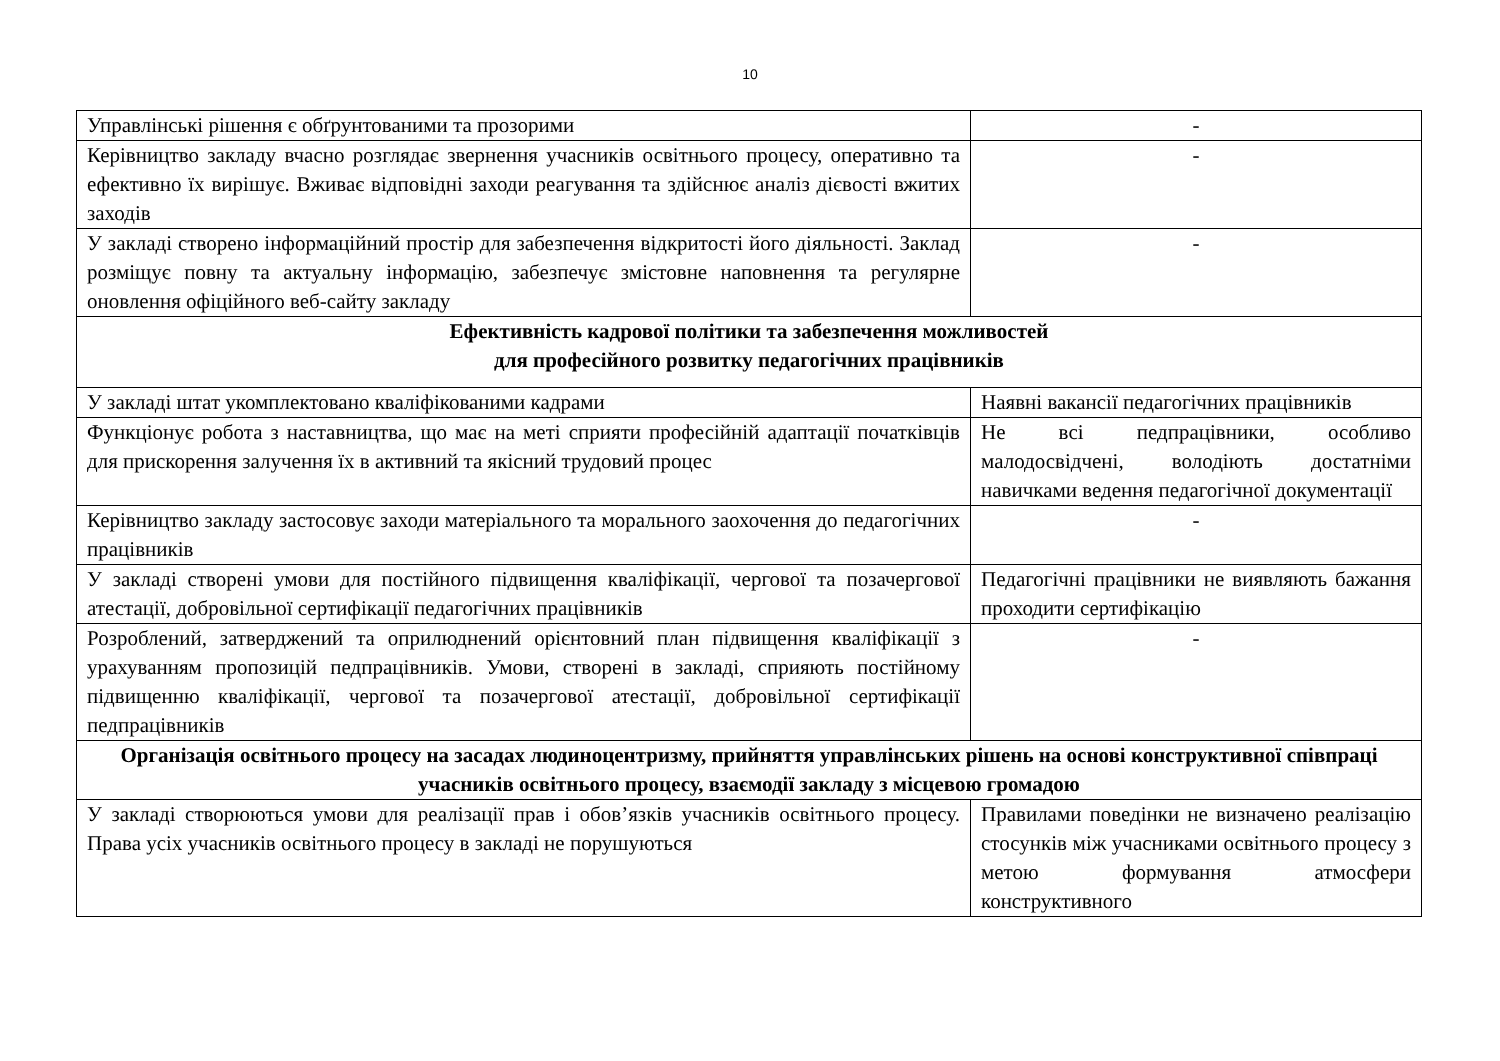10
| Управлінські рішення є обґрунтованими та прозорими | - |
| Керівництво закладу вчасно розглядає звернення учасників освітнього процесу, оперативно та ефективно їх вирішує. Вживає відповідні заходи реагування та здійснює аналіз дієвості вжитих заходів | - |
| У закладі створено інформаційний простір для забезпечення відкритості його діяльності. Заклад розміщує повну та актуальну інформацію, забезпечує змістовне наповнення та регулярне оновлення офіційного веб-сайту закладу | - |
| Ефективність кадрової політики та забезпечення можливостей для професійного розвитку педагогічних працівників | |
| У закладі штат укомплектовано кваліфікованими кадрами | Наявні вакансії педагогічних працівників |
| Функціонує робота з наставництва, що має на меті сприяти професійній адаптації початківців для прискорення залучення їх в активний та якісний трудовий процес | Не всі педпрацівники, особливо малодосвідчені, володіють достатніми навичками ведення педагогічної документації |
| Керівництво закладу застосовує заходи матеріального та морального заохочення до педагогічних працівників | - |
| У закладі створені умови для постійного підвищення кваліфікації, чергової та позачергової атестації, добровільної сертифікації педагогічних працівників | Педагогічні працівники не виявляють бажання проходити сертифікацію |
| Розроблений, затверджений та оприлюднений орієнтовний план підвищення кваліфікації з урахуванням пропозицій педпрацівників. Умови, створені в закладі, сприяють постійному підвищенню кваліфікації, чергової та позачергової атестації, добровільної сертифікації педпрацівників | - |
| Організація освітнього процесу на засадах людиноцентризму, прийняття управлінських рішень на основі конструктивної співпраці учасників освітнього процесу, взаємодії закладу з місцевою громадою | |
| У закладі створюються умови для реалізації прав і обов’язків учасників освітнього процесу. Права усіх учасників освітнього процесу в закладі не порушуються | Правилами поведінки не визначено реалізацію стосунків між учасниками освітнього процесу з метою формування атмосфери конструктивного |